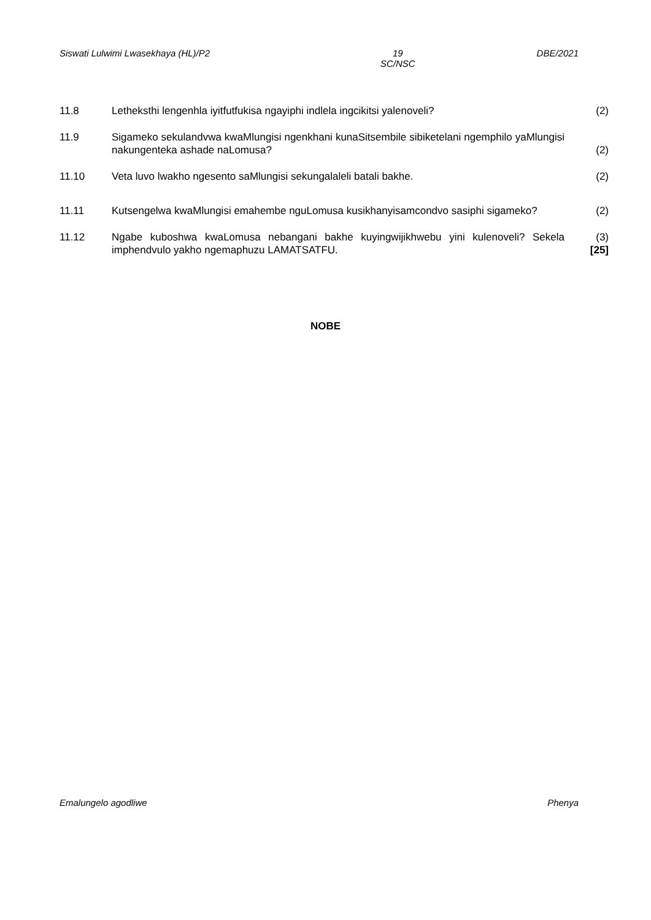Siswati Lulwimi Lwasekhaya (HL)/P2 19
SC/NSC DBE/2021
11.8 Letheksthi lengenhla iyitfutfukisa ngayiphi indlela ingcikitsi yalenoveli?
(2)
11.9 Sigameko sekulandvwa kwaMlungisi ngenkhani kunaSitsembile sibiketelani ngemphilo yaMlungisi nakungenteka ashade naLomusa?
(2)
11.10 Veta luvo lwakho ngesento saMlungisi sekungalaleli batali bakhe. (2)
11.11 Kutsengelwa kwaMlungisi emahembe nguLomusa kusikhanyisamcondvo sasiphi sigameko?
(2)
11.12 Ngabe kuboshwa kwaLomusa nebangani bakhe kuyingwijikhwebu yini kulenoveli? Sekela imphendvulo yakho ngemaphuzu LAMATSATFU.
(3)
[25]
NOBE
Emalungelo agodliwe Phenya